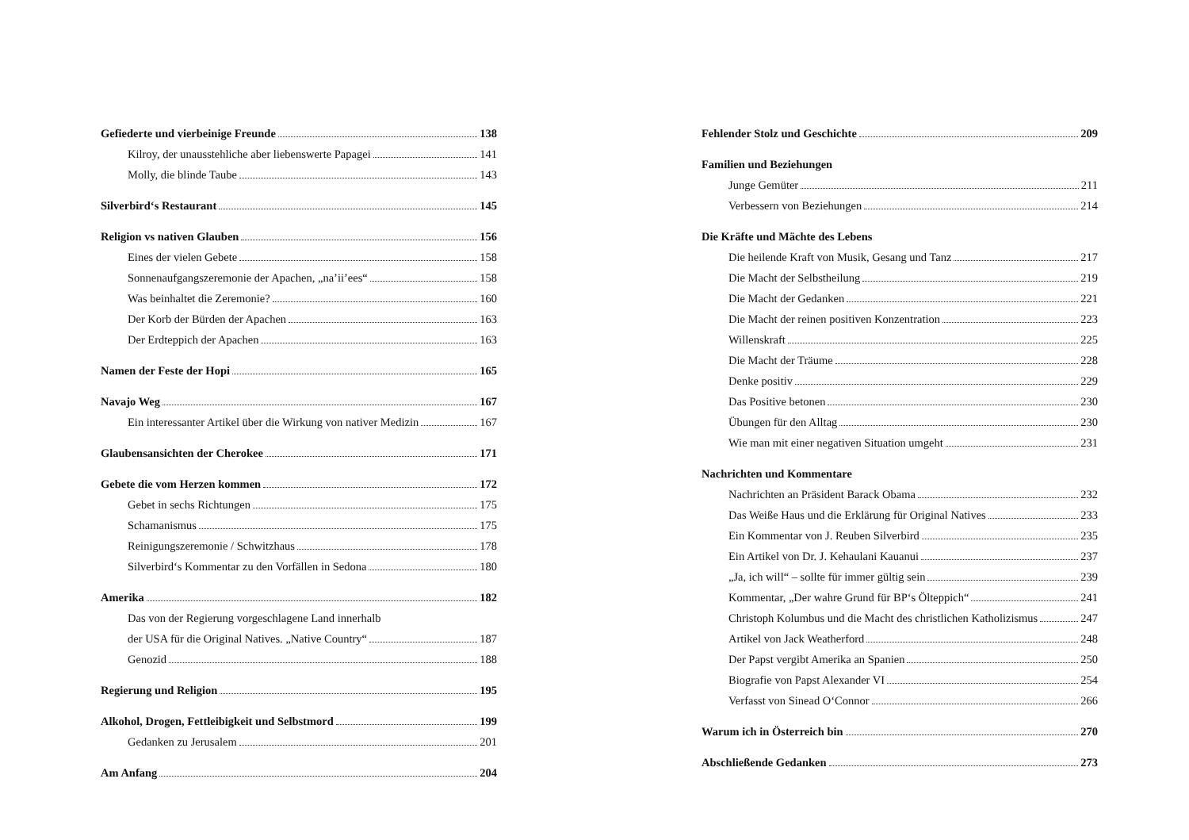Gefiederte und vierbeinige Freunde 138
Kilroy, der unausstehliche aber liebenswerte Papagei 141
Molly, die blinde Taube 143
Silverbird‘s Restaurant 145
Religion vs nativen Glauben 156
Eines der vielen Gebete 158
Sonnenaufgangszeremonie der Apachen, „na’ii’ees“ 158
Was beinhaltet die Zeremonie? 160
Der Korb der Bürden der Apachen 163
Der Erdteppich der Apachen 163
Namen der Feste der Hopi 165
Navajo Weg 167
Ein interessanter Artikel über die Wirkung von nativer Medizin 167
Glaubensansichten der Cherokee 171
Gebete die vom Herzen kommen 172
Gebet in sechs Richtungen 175
Schamanismus 175
Reinigungszeremonie / Schwitzhaus 178
Silverbird‘s Kommentar zu den Vorfällen in Sedona 180
Amerika 182
Das von der Regierung vorgeschlagene Land innerhalb
der USA für die Original Natives. „Native Country“ 187
Genozid 188
Regierung und Religion 195
Alkohol, Drogen, Fettleibigkeit und Selbstmord 199
Gedanken zu Jerusalem 201
Am Anfang 204
Fehlender Stolz und Geschichte 209
Familien und Beziehungen
Junge Gemüter 211
Verbessern von Beziehungen 214
Die Kräfte und Mächte des Lebens
Die heilende Kraft von Musik, Gesang und Tanz 217
Die Macht der Selbstheilung 219
Die Macht der Gedanken 221
Die Macht der reinen positiven Konzentration 223
Willenskraft 225
Die Macht der Träume 228
Denke positiv 229
Das Positive betonen 230
Übungen für den Alltag 230
Wie man mit einer negativen Situation umgeht 231
Nachrichten und Kommentare
Nachrichten an Präsident Barack Obama 232
Das Weiße Haus und die Erklärung für Original Natives 233
Ein Kommentar von J. Reuben Silverbird 235
Ein Artikel von Dr. J. Kehaulani Kauanui 237
„Ja, ich will“ – sollte für immer gültig sein 239
Kommentar, „Der wahre Grund für BP‘s Ölteppich“ 241
Christoph Kolumbus und die Macht des christlichen Katholizismus 247
Artikel von Jack Weatherford 248
Der Papst vergibt Amerika an Spanien 250
Biografie von Papst Alexander VI 254
Verfasst von Sinead O‘Connor 266
Warum ich in Österreich bin 270
Abschließende Gedanken 273